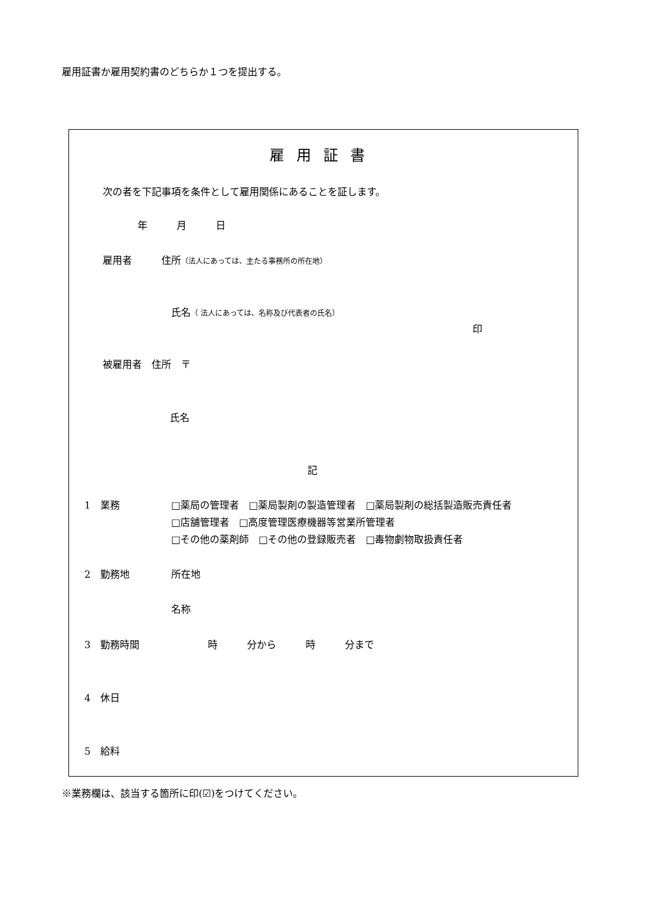雇用証書か雇用契約書のどちらか１つを提出する。
雇用証書
次の者を下記事項を条件として雇用関係にあることを証します。
年　　　月　　　日
雇用者　　　住所（法人にあっては、主たる事務所の所在地）
氏名（ 法人にあっては、名称及び代表者の氏名）
印
被雇用者　住所　〒
氏名
記
1　業務
□薬局の管理者　□薬局製剤の製造管理者　□薬局製剤の総括製造販売責任者
□店舗管理者　□高度管理医療機器等営業所管理者
□その他の薬剤師　□その他の登録販売者　□毒物劇物取扱責任者
2　勤務地 所在地
名称
3　勤務時間　　　　　　　時　　　分から　　　時　　　分まで
4　休日
5　給料
※業務欄は、該当する箇所に印(☑)をつけてください。